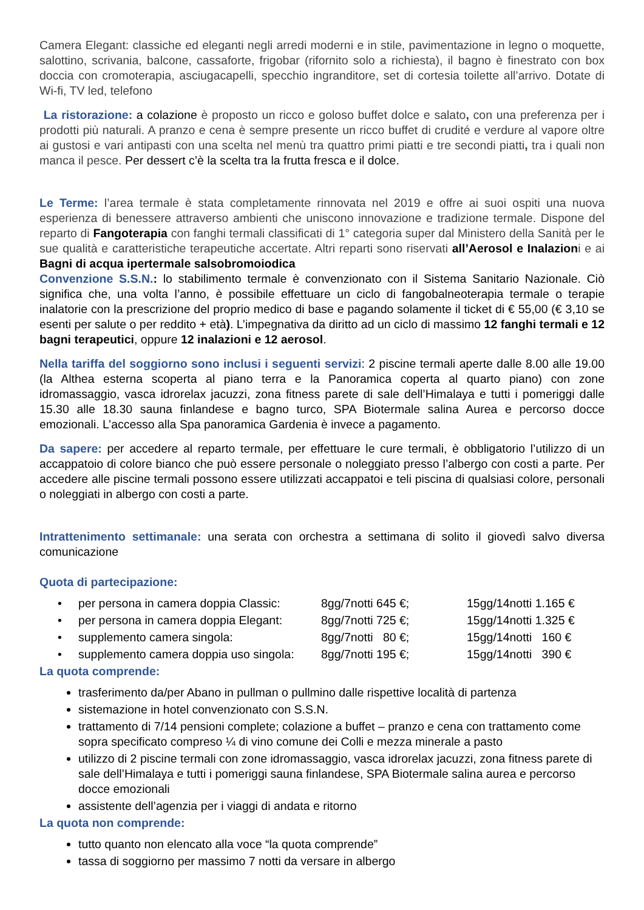Camera Elegant: classiche ed eleganti negli arredi moderni e in stile, pavimentazione in legno o moquette, salottino, scrivania, balcone, cassaforte, frigobar (rifornito solo a richiesta), il bagno è finestrato con box doccia con cromoterapia, asciugacapelli, specchio ingranditore, set di cortesia toilette all’arrivo. Dotate di Wi-fi, TV led, telefono
La ristorazione: a colazione è proposto un ricco e goloso buffet dolce e salato, con una preferenza per i prodotti più naturali. A pranzo e cena è sempre presente un ricco buffet di crudité e verdure al vapore oltre ai gustosi e vari antipasti con una scelta nel menù tra quattro primi piatti e tre secondi piatti, tra i quali non manca il pesce. Per dessert c’è la scelta tra la frutta fresca e il dolce.
Le Terme: l’area termale è stata completamente rinnovata nel 2019 e offre ai suoi ospiti una nuova esperienza di benessere attraverso ambienti che uniscono innovazione e tradizione termale. Dispone del reparto di Fangoterapia con fanghi termali classificati di 1° categoria super dal Ministero della Sanità per le sue qualità e caratteristiche terapeutiche accertate. Altri reparti sono riservati all’Aerosol e Inalazioni e ai Bagni di acqua ipertermale salsobromoiodica
Convenzione S.S.N.: lo stabilimento termale è convenzionato con il Sistema Sanitario Nazionale. Ciò significa che, una volta l’anno, è possibile effettuare un ciclo di fangobalneoterapia termale o terapie inalatorie con la prescrizione del proprio medico di base e pagando solamente il ticket di € 55,00 (€ 3,10 se esenti per salute o per reddito + età). L’impegnativa da diritto ad un ciclo di massimo 12 fanghi termali e 12 bagni terapeutici, oppure 12 inalazioni e 12 aerosol.
Nella tariffa del soggiorno sono inclusi i seguenti servizi: 2 piscine termali aperte dalle 8.00 alle 19.00 (la Althea esterna scoperta al piano terra e la Panoramica coperta al quarto piano) con zone idromassaggio, vasca idrorelax jacuzzi, zona fitness parete di sale dell’Himalaya e tutti i pomeriggi dalle 15.30 alle 18.30 sauna finlandese e bagno turco, SPA Biotermale salina Aurea e percorso docce emozionali. L’accesso alla Spa panoramica Gardenia è invece a pagamento.
Da sapere: per accedere al reparto termale, per effettuare le cure termali, è obbligatorio l’utilizzo di un accappatoio di colore bianco che può essere personale o noleggiato presso l’albergo con costi a parte. Per accedere alle piscine termali possono essere utilizzati accappatoi e teli piscina di qualsiasi colore, personali o noleggiati in albergo con costi a parte.
Intrattenimento settimanale: una serata con orchestra a settimana di solito il giovedì salvo diversa comunicazione
Quota di partecipazione:
| • | per persona in camera doppia Classic: | 8gg/7notti 645 €; | 15gg/14notti 1.165 € |
| • | per persona in camera doppia Elegant: | 8gg/7notti 725 €; | 15gg/14notti 1.325 € |
| • | supplemento camera singola: | 8gg/7notti 80 €; | 15gg/14notti 160 € |
| • | supplemento camera doppia uso singola: | 8gg/7notti 195 €; | 15gg/14notti 390 € |
La quota comprende:
trasferimento da/per Abano in pullman o pullmino dalle rispettive località di partenza
sistemazione in hotel convenzionato con S.S.N.
trattamento di 7/14 pensioni complete; colazione a buffet – pranzo e cena con trattamento come sopra specificato compreso ¼ di vino comune dei Colli e mezza minerale a pasto
utilizzo di 2 piscine termali con zone idromassaggio, vasca idrorelax jacuzzi, zona fitness parete di sale dell’Himalaya e tutti i pomeriggi sauna finlandese, SPA Biotermale salina aurea e percorso docce emozionali
assistente dell’agenzia per i viaggi di andata e ritorno
La quota non comprende:
tutto quanto non elencato alla voce “la quota comprende”
tassa di soggiorno per massimo 7 notti da versare in albergo